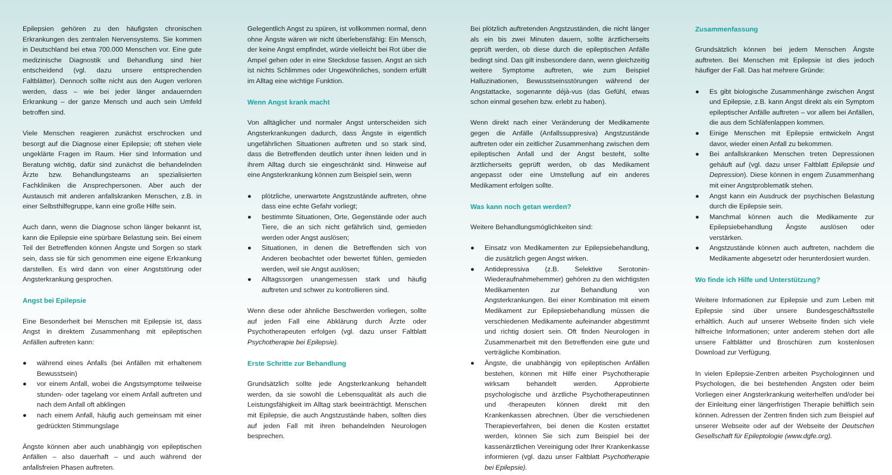Epilepsien gehören zu den häufigsten chronischen Erkrankungen des zentralen Nervensystems. Sie kommen in Deutschland bei etwa 700.000 Menschen vor. Eine gute medizinische Diagnostik und Behandlung sind hier entscheidend (vgl. dazu unsere entsprechenden Faltblätter). Dennoch sollte nicht aus den Augen verloren werden, dass – wie bei jeder länger andauernden Erkrankung – der ganze Mensch und auch sein Umfeld betroffen sind.
Viele Menschen reagieren zunächst erschrocken und besorgt auf die Diagnose einer Epilepsie; oft stehen viele ungeklärte Fragen im Raum. Hier sind Information und Beratung wichtig, dafür sind zunächst die behandelnden Ärzte bzw. Behandlungsteams an spezialisierten Fachkliniken die Ansprechpersonen. Aber auch der Austausch mit anderen anfallskranken Menschen, z.B. in einer Selbsthilfegruppe, kann eine große Hilfe sein.
Auch dann, wenn die Diagnose schon länger bekannt ist, kann die Epilepsie eine spürbare Belastung sein. Bei einem Teil der Betreffenden können Ängste und Sorgen so stark sein, dass sie für sich genommen eine eigene Erkrankung darstellen. Es wird dann von einer Angststörung oder Angsterkrankung gesprochen.
Angst bei Epilepsie
Eine Besonderheit bei Menschen mit Epilepsie ist, dass Angst in direktem Zusammenhang mit epileptischen Anfällen auftreten kann:
● während eines Anfalls (bei Anfällen mit erhaltenem Bewusstsein)
● vor einem Anfall, wobei die Angstsymptome teilweise stunden- oder tagelang vor einem Anfall auftreten und nach dem Anfall oft abklingen
● nach einem Anfall, häufig auch gemeinsam mit einer gedrückten Stimmungslage
Ängste können aber auch unabhängig von epileptischen Anfällen – also dauerhaft – und auch während der anfallsfreien Phasen auftreten.
Gelegentlich Angst zu spüren, ist vollkommen normal, denn ohne Ängste wären wir nicht überlebensfähig: Ein Mensch, der keine Angst empfindet, würde vielleicht bei Rot über die Ampel gehen oder in eine Steckdose fassen. Angst an sich ist nichts Schlimmes oder Ungewöhnliches, sondern erfüllt im Alltag eine wichtige Funktion.
Wenn Angst krank macht
Von alltäglicher und normaler Angst unterscheiden sich Angsterkrankungen dadurch, dass Ängste in eigentlich ungefährlichen Situationen auftreten und so stark sind, dass die Betreffenden deutlich unter ihnen leiden und in ihrem Alltag durch sie eingeschränkt sind. Hinweise auf eine Angsterkrankung können zum Beispiel sein, wenn
● plötzliche, unerwartete Angstzustände auftreten, ohne dass eine echte Gefahr vorliegt;
● bestimmte Situationen, Orte, Gegenstände oder auch Tiere, die an sich nicht gefährlich sind, gemieden werden oder Angst auslösen;
● Situationen, in denen die Betreffenden sich von Anderen beobachtet oder bewertet fühlen, gemieden werden, weil sie Angst auslösen;
● Alltagssorgen unangemessen stark und häufig auftreten und schwer zu kontrollieren sind.
Wenn diese oder ähnliche Beschwerden vorliegen, sollte auf jeden Fall eine Abklärung durch Ärzte oder Psychotherapeuten erfolgen (vgl. dazu unser Faltblatt Psychotherapie bei Epilepsie).
Erste Schritte zur Behandlung
Grundsätzlich sollte jede Angsterkrankung behandelt werden, da sie sowohl die Lebensqualität als auch die Leistungsfähigkeit im Alltag stark beeinträchtigt. Menschen mit Epilepsie, die auch Angstzustände haben, sollten dies auf jeden Fall mit ihren behandelnden Neurologen besprechen.
Bei plötzlich auftretenden Angstzuständen, die nicht länger als ein bis zwei Minuten dauern, sollte ärztlicherseits geprüft werden, ob diese durch die epileptischen Anfälle bedingt sind. Das gilt insbesondere dann, wenn gleichzeitig weitere Symptome auftreten, wie zum Beispiel Halluzinationen, Bewusstseinsstörungen während der Angstattacke, sogenannte déjà-vus (das Gefühl, etwas schon einmal gesehen bzw. erlebt zu haben).
Wenn direkt nach einer Veränderung der Medikamente gegen die Anfälle (Anfallssuppresiva) Angstzustände auftreten oder ein zeitlicher Zusammenhang zwischen dem epileptischen Anfall und der Angst besteht, sollte ärztlicherseits geprüft werden, ob das Medikament angepasst oder eine Umstellung auf ein anderes Medikament erfolgen sollte.
Was kann noch getan werden?
Weitere Behandlungsmöglichkeiten sind:
● Einsatz von Medikamenten zur Epilepsiebehandlung, die zusätzlich gegen Angst wirken.
● Antidepressiva (z.B. Selektive Serotonin-Wiederaufnahmehemmer) gehören zu den wichtigsten Medikamenten zur Behandlung von Angsterkrankungen. Bei einer Kombination mit einem Medikament zur Epilepsiebehandlung müssen die verschiedenen Medikamente aufeinander abgestimmt und richtig dosiert sein. Oft finden Neurologen in Zusammenarbeit mit den Betreffenden eine gute und verträgliche Kombination.
● Ängste, die unabhängig von epileptischen Anfällen bestehen, können mit Hilfe einer Psychotherapie wirksam behandelt werden. Approbierte psychologische und ärztliche Psychotherapeutinnen und -therapeuten können direkt mit den Krankenkassen abrechnen. Über die verschiedenen Therapieverfahren, bei denen die Kosten erstattet werden, können Sie sich zum Beispiel bei der kassenärztlichen Vereinigung oder Ihrer Krankenkasse informieren (vgl. dazu unser Faltblatt Psychotherapie bei Epilepsie).
Zusammenfassung
Grundsätzlich können bei jedem Menschen Ängste auftreten. Bei Menschen mit Epilepsie ist dies jedoch häufiger der Fall. Das hat mehrere Gründe:
● Es gibt biologische Zusammenhänge zwischen Angst und Epilepsie, z.B. kann Angst direkt als ein Symptom epileptischer Anfälle auftreten – vor allem bei Anfällen, die aus dem Schläfenlappen kommen.
● Einige Menschen mit Epilepsie entwickeln Angst davor, wieder einen Anfall zu bekommen.
● Bei anfallskranken Menschen treten Depressionen gehäuft auf (vgl. dazu unser Faltblatt Epilepsie und Depression). Diese können in engem Zusammenhang mit einer Angstproblematik stehen.
● Angst kann ein Ausdruck der psychischen Belastung durch die Epilepsie sein.
● Manchmal können auch die Medikamente zur Epilepsiebehandlung Ängste auslösen oder verstärken.
● Angstzustände können auch auftreten, nachdem die Medikamente abgesetzt oder herunterdosiert wurden.
Wo finde ich Hilfe und Unterstützung?
Weitere Informationen zur Epilepsie und zum Leben mit Epilepsie sind über unsere Bundesgeschäftsstelle erhältlich. Auch auf unserer Webseite finden sich viele hilfreiche Informationen; unter anderem stehen dort alle unsere Faltblätter und Broschüren zum kostenlosen Download zur Verfügung.
In vielen Epilepsie-Zentren arbeiten Psychologinnen und Psychologen, die bei bestehenden Ängsten oder beim Vorliegen einer Angsterkrankung weiterhelfen und/oder bei der Einleitung einer längerfristigen Therapie behilflich sein können. Adressen der Zentren finden sich zum Beispiel auf unserer Webseite oder auf der Webseite der Deutschen Gesellschaft für Epileptologie (www.dgfe.org).